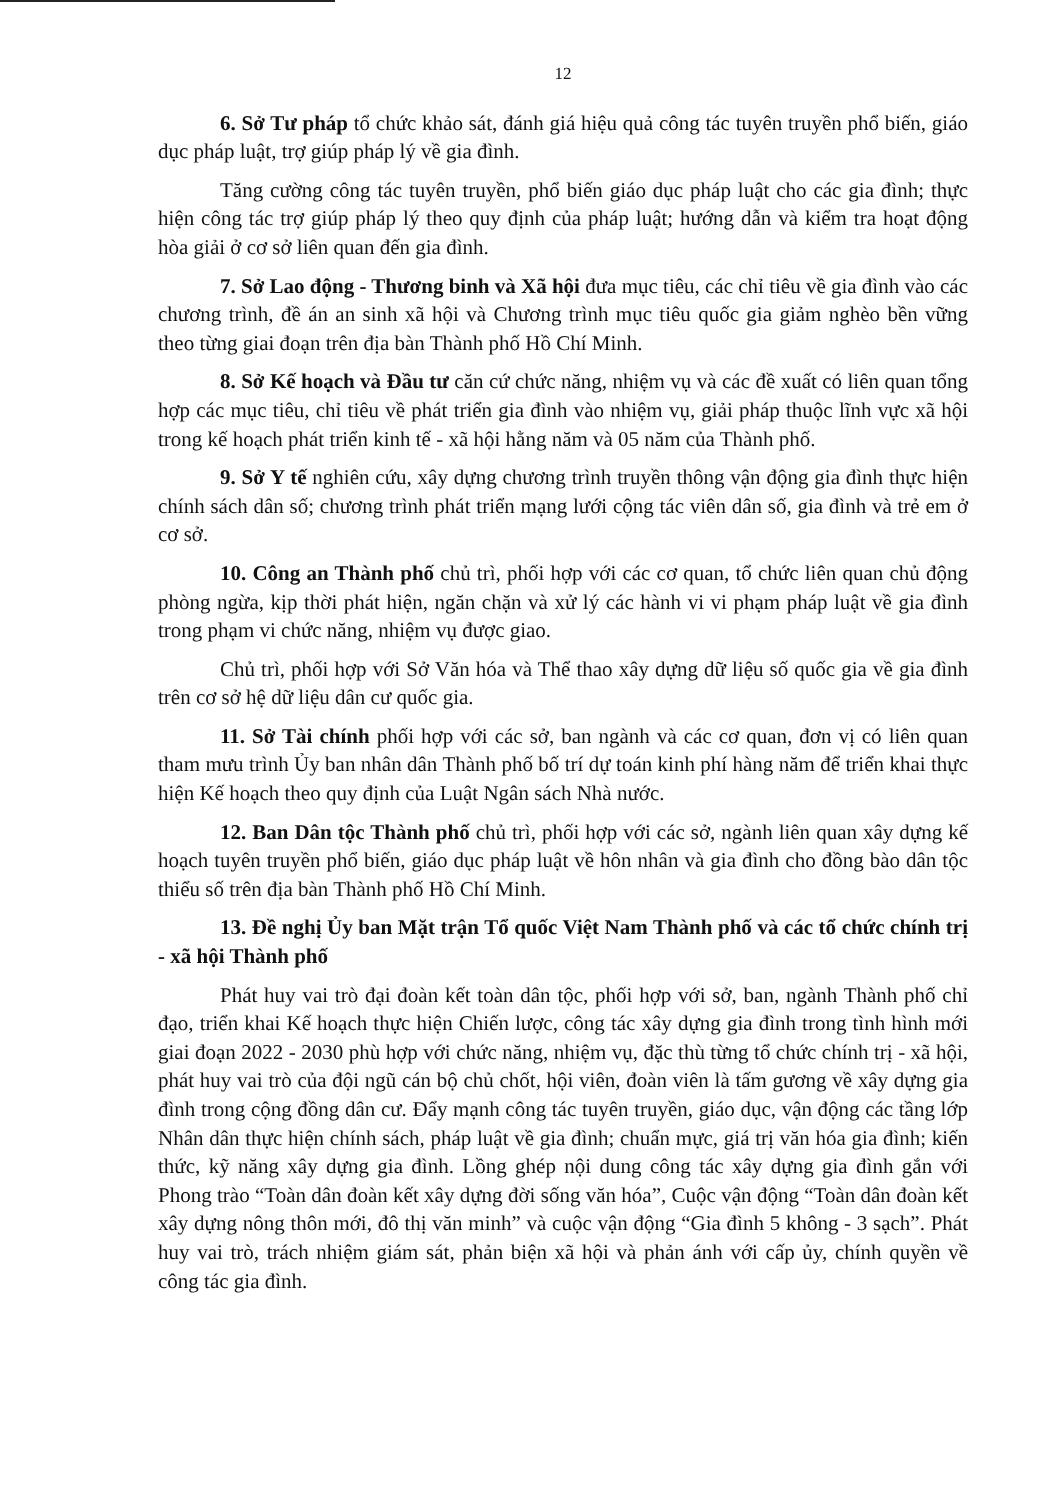12
6. Sở Tư pháp tổ chức khảo sát, đánh giá hiệu quả công tác tuyên truyền phổ biến, giáo dục pháp luật, trợ giúp pháp lý về gia đình.
Tăng cường công tác tuyên truyền, phổ biến giáo dục pháp luật cho các gia đình; thực hiện công tác trợ giúp pháp lý theo quy định của pháp luật; hướng dẫn và kiểm tra hoạt động hòa giải ở cơ sở liên quan đến gia đình.
7. Sở Lao động - Thương binh và Xã hội đưa mục tiêu, các chỉ tiêu về gia đình vào các chương trình, đề án an sinh xã hội và Chương trình mục tiêu quốc gia giảm nghèo bền vững theo từng giai đoạn trên địa bàn Thành phố Hồ Chí Minh.
8. Sở Kế hoạch và Đầu tư căn cứ chức năng, nhiệm vụ và các đề xuất có liên quan tổng hợp các mục tiêu, chỉ tiêu về phát triển gia đình vào nhiệm vụ, giải pháp thuộc lĩnh vực xã hội trong kế hoạch phát triển kinh tế - xã hội hằng năm và 05 năm của Thành phố.
9. Sở Y tế nghiên cứu, xây dựng chương trình truyền thông vận động gia đình thực hiện chính sách dân số; chương trình phát triển mạng lưới cộng tác viên dân số, gia đình và trẻ em ở cơ sở.
10. Công an Thành phố chủ trì, phối hợp với các cơ quan, tổ chức liên quan chủ động phòng ngừa, kịp thời phát hiện, ngăn chặn và xử lý các hành vi vi phạm pháp luật về gia đình trong phạm vi chức năng, nhiệm vụ được giao.
Chủ trì, phối hợp với Sở Văn hóa và Thể thao xây dựng dữ liệu số quốc gia về gia đình trên cơ sở hệ dữ liệu dân cư quốc gia.
11. Sở Tài chính phối hợp với các sở, ban ngành và các cơ quan, đơn vị có liên quan tham mưu trình Ủy ban nhân dân Thành phố bố trí dự toán kinh phí hàng năm để triển khai thực hiện Kế hoạch theo quy định của Luật Ngân sách Nhà nước.
12. Ban Dân tộc Thành phố chủ trì, phối hợp với các sở, ngành liên quan xây dựng kế hoạch tuyên truyền phổ biến, giáo dục pháp luật về hôn nhân và gia đình cho đồng bào dân tộc thiểu số trên địa bàn Thành phố Hồ Chí Minh.
13. Đề nghị Ủy ban Mặt trận Tổ quốc Việt Nam Thành phố và các tổ chức chính trị - xã hội Thành phố
Phát huy vai trò đại đoàn kết toàn dân tộc, phối hợp với sở, ban, ngành Thành phố chỉ đạo, triển khai Kế hoạch thực hiện Chiến lược, công tác xây dựng gia đình trong tình hình mới giai đoạn 2022 - 2030 phù hợp với chức năng, nhiệm vụ, đặc thù từng tổ chức chính trị - xã hội, phát huy vai trò của đội ngũ cán bộ chủ chốt, hội viên, đoàn viên là tấm gương về xây dựng gia đình trong cộng đồng dân cư. Đẩy mạnh công tác tuyên truyền, giáo dục, vận động các tầng lớp Nhân dân thực hiện chính sách, pháp luật về gia đình; chuẩn mực, giá trị văn hóa gia đình; kiến thức, kỹ năng xây dựng gia đình. Lồng ghép nội dung công tác xây dựng gia đình gắn với Phong trào “Toàn dân đoàn kết xây dựng đời sống văn hóa”, Cuộc vận động “Toàn dân đoàn kết xây dựng nông thôn mới, đô thị văn minh” và cuộc vận động “Gia đình 5 không - 3 sạch”. Phát huy vai trò, trách nhiệm giám sát, phản biện xã hội và phản ánh với cấp ủy, chính quyền về công tác gia đình.